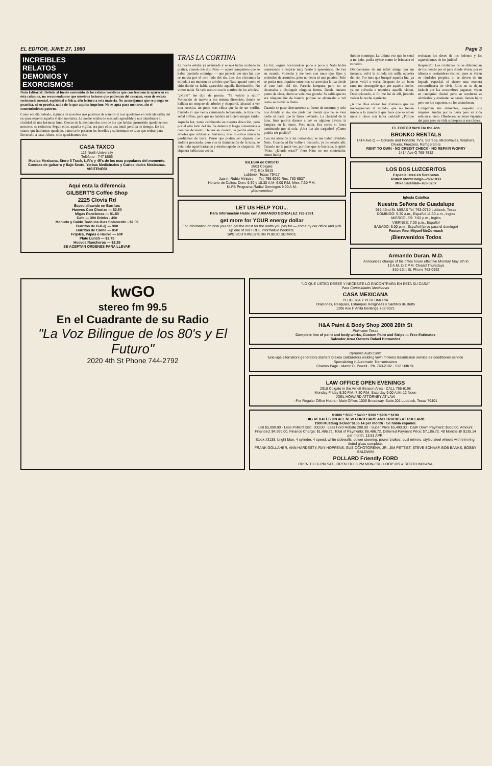EL EDITOR, JUNE 27, 1980 Page 3
INCREIBLES
RELATOS
DEMONIOS Y
EXORCISMOS!
Nota Editorial: Debido al fuerte contenido de los relatos verídicos que con frecuencia aparecen en ésta columna, no recomendamos que nuestros lectores que padescan del corazon, sean de escasa resistencia mental, espiritual o fisica, dén lectura a esta materia. No aconsejamos que se ponga en practica, ni en prueba, nada de lo que aqui se imprime. No es apta para menores, sin el concentimiento paterno.
Como era día Sabado, algunos de nosotros nos pusimos de acuerdo y nos quedamos en vela ala orilla del rio para esperar aquella vision nocturna. La noche estaba de masiado agradable y nos alumbraba al claridad de una hermosa luna. Cercas de la medianoche, tres de los que habian prometido quedarse con nosotros, se retiraron. Segun ellos, aquella vigilia, era para ellos una inutil perdida de tiempo. De los cuatro que habiamos quedado, a uno se le pasaron las botellas y su hermano se tuvo que retirar para llevarselo a casa. Ahora, solo quedabamos dos.
CASA TAXCO
113 North University
Teléfono - 747 8565
Musica Mexicana, Stero 8 Track, L.P.'s y 45's de los mas populares del momento. Cuerdas de guitarra y Bajo Sexto, Yerbas Medicinales y Curiosidades Mexicanas. VISITENOS!
Aqui esta la diferencia
GILBERT'S Coffee Shop
2225 Clovis Rd
Especialisando en Burritos
Huevos Con Chorizo — $2.50
Migas Rancheras — $1.80
Cafe — 30¢ Drinks - 40¢
Menudo y Caldo Todo los Dias Solamente - $2.00
Burritos de B-B-Q — 90¢
Burritos de Carne — 85¢
Frijoles, Papas o Huevo — 60¢
Plate Lunch — $2.75
Huevos Rancheros — $2.25
SE ACEPTAN ORDENES PARA LLEVAR
TRAS LA CORTINA
La noche estaba ya avanzada y se nos habia acabado la platica, cuando me dijo Nato — aquel compañero que se habia quedado conmigo — que parecia ver una luz que se movia por el otro lado del rio. Los dos clavamos la mirada a un monton de arboles que Nato apuntó como el sitio donde se habia aparecido aquella iluminación. No vimos nada. Se veia oscuro con la sombra de los arboles.
"¡Mira!" me dijo de pronto. "Ya volvió a salir." Volteando de nuevo a esa misma dirección, donde se hallaba un mogote de arboles y chaparral, alcanzé a vér una lucesita, un poco mas chica que la de un cerillo. Cuando vi que venia caminando lentamente, le hize una señal a Nato, para que no hablara ni hiciera ningun ruido.
Aquella luz, venia caminando en nuestra dirección, pero por el otro lado del rio. Se detenia y luego comenzaba a caminar de nuevo. De vez en cuando, se perdia entre los arboles que cubrian el barranco, mas nosotros nunca la perdiamos de vista. Pensé que podria ser alguien que andaría pescando, pero con la iluminación de la luna, se veia todo aquel barranco y estaba tapado de chaparral. Ni siquiera habia una veéda.
La luz, seguia acercandose poco a poco y Nato habia comenzado a respirar muy fuerte y apresurado. De vez en cuando, volteaba y me veia con unos ojos fijos y redondos de asombro, pero no decia ni una palabra. Solo se ponia mas inquieto entre mas se acercaba la luz desde el otro lado del rio. Parecia lampara, pero no se alcansaba a distinguir ninguna forma. Desde nuestro punto de vista, ahora se veia mas grande. Se sabia que no era ninguna luz de bateria porque se alcanzaba a vér como se movia la llama.
Cuando se puso directamente al frente de nosotros y solo nos dividía el rio, me pude dar cuenta que no se veia nadie ni nada que la fuera llevando. La claridad de la luna, bien podria darnos a vér se alguien llevara la lampara en la mano. Pero nada. Era como si fuera caminando por si sola. ¡Una luz sin cargador! ¿Como podria sér posible?
Con mi atención y mi curiosidad, se me habia olvidado Nato. Cuando al fin voltie a buscarlo, ya no estaba alli. Cuando no le pude ver, por mas que lo buscaba, le grité: "Nato. ¿Donde estas?" Pero Nato no me contestaba. Antes habia
IGLESIA de CRISTO
2603 Colgate
P.O. Box 5615
Lubbock, Texas 79417
Juan I. Rubio Ministro — Tel. 765-6030 Res. 763-6537
Horario de Cultos: Dom. 9:30 y 10:30 A.M. 6:00 P.M. Mier. 7:30 P.M.
KLFB Programa Radial Domingos 9:00 A.M.
¡Bienvenidos!
LET US HELP YOU...
Para Información Hable con ARMANDO GONZALEZ 763-2881
get more for YOUR energy dollar
For information on how you can get the most for the watts you pay for — come by our office and pick up one of our FREE informative booklets.
SPS SOUTHWESTERN PUBLIC SERVICE
durado conmigo. La ultima vez que lo sentí a mi lado, podia oyirse como le brincaba el corazón.
Olvidandome de mi infiel amigo por un instante, volvi la mirada ala orilla opuesta del rio. Por mas que busqué aquella luz, ya jamas volvi a verla. Despues de un buen rato, me desengañé que por aquella noche, ya no volveria a repetirse aquella vision. Desilucionado, al fin me fui de alli, jurando volver la noche siguiente.
¿A que Dios adoran los cristianos que asi menosprecian al mundo, que no tienen miedo a la muerte y que hace que se amen unos a otros con tanta caridad? ¿Porque rechazan los deses de los helenos y las superticiones de los judios?
Respuesta: Los cristianos no se diferencian de los demás por el pais donde viven, por el idioma o costumbres civiles, pues ni viven en ciudades propias, ni se sirven de un leguaje especial, ni tienen una manera extraordinaria de vivir. Ellos no se dejan inducir por las costumbres paganas; viven en cualquier ciudad pero su conducta es admirable y exelente; se casan, tienen hijos pero no los exponen, no los abandonan.
Comparten sus alimentos, respetan sus mujeres. Andan por la tierra pero su vida está en el cielo. Obedecen las leyes vigentes del pais pero su vida sobrepasa a esas leyes.
EL EDITOR We'll Do the Job
BRONKO RENTALS
1414 Ave Q — Console and Portable TV's, Stereos, Microwaves, Washers, Dryers, Freezers, Refrigerators
RENT TO OWN · NO CREDIT CHECK · NO REPAIR WORRY
1414 Ave Q 765-7532
LOS DOS LUZCERITOS
Especialistas en Serenatas
Ruben Montelongo--763-1033
Mike Salsman--765-0207
Iglesia Catolica
Nuestra Señora de Guadalupe
915 42nd St. MISAS Tel. 763-0710 Lubbock, Texas
DOMINGO: 9:30 a.m., Español 11:30 a.m., Ingles
MIERCOLES: 7:00 p.m., Ingles
VIERNES: 7:00 p.m., Español
SABADO: 6:00 p.m., Español (sirve para el domingo)
Pastor: Rev. Miguel McCormack
¡Bienvenidos Todos
Armando Duran, M.D.
Announces change of his office hours effective Monday May 5th to
10 A.M. to 2 P.M. Closed Thursdays
810-13th St. Phone 763-0952
kwGO
stereo fm 99.5
En el Cuadrante de su Radio
"La Voz Bilingue de los 80's y El Futuro"
2020 4th St Phone 744-2792
"LO QUE USTED DESEE Y NECESITE LO ENCONTRARA EN ESTA SU CASA"
Para Curiosidades Mexicanas
CASA MEXICANA
YERBERIA Y PERFUMERIA
Oraciones, Reliquias, Estampas Religiosas y Santitos de Bulto
1206 Ave F Anita Berlanga 762-9021
H&A Paint & Body Shop 2008 26th St
Plainview Texas
Complete line of paint and body works, Custom Paint and Strips — Free Estimates
Salvador Azua Owners Rafael Hernandez
Dynamic Auto Clinic
tune-ups alternators generators starters brakes carburetors welding lawn mowers trasmission service air conditioner service
Specializing in Automatic Transmissions
Charles Page · Martin C. Powell · Ph. 763-2102 · 512 16th St.
LAW OFFICE OPEN EVENINGS
2918 Colgate in the Arnett Benson Area · CALL 765-6198
Monday-Friday 5:30 P.M.-7:30 P.M. Saturday 9:00 A.M.-12 Noon
JOEL HOWARD ATTORNEY AT LAW
--For Regular Office Hours-- Main Office: 1005 Broadway, Suite 201 Lubbock, Texas 79401
$1000 * $500 * $400 * $300 * $200 * $100
BIG REBATES ON ALL NEW FORD CARS AND TRUCKS AT POLLARD
1980 Mustang 3-Door $135.14 per month · Se habla español.
List $5,990.00 · Less Pollard Disc. 300.00 · Less Ford Rebate 200.00 · Super Price $5,490.00 · Cash Down Payment: $500.00. Amount Financed: $4,990.00. Finance Charge: $1,496.71. Total of Payments: $6,486.72. Deferred Payment Price: $7,186.72. 48 Months @ $135.14 per month. 13.51 APR.
Stock #3135, bright blue, 4 cylinder, 4 speed, white sidewalls, power steering, power brakes, dual mirrors, styled steel wheels with trim ring, tinted glass complete.
FRANK GOLLAHER, ANN HARDESTY, RAY HOPPENS, GUS OCHOTORENA, JR., JIM PETTIET, STEVE SCHAAP, BOB BANKS, BOBBY BALDWIN
POLLARD Friendly FORD
OPEN TILL 6 PM SAT · OPEN TILL 8 PM MON-FRI · LOOP 289 & SOUTH INDIANA